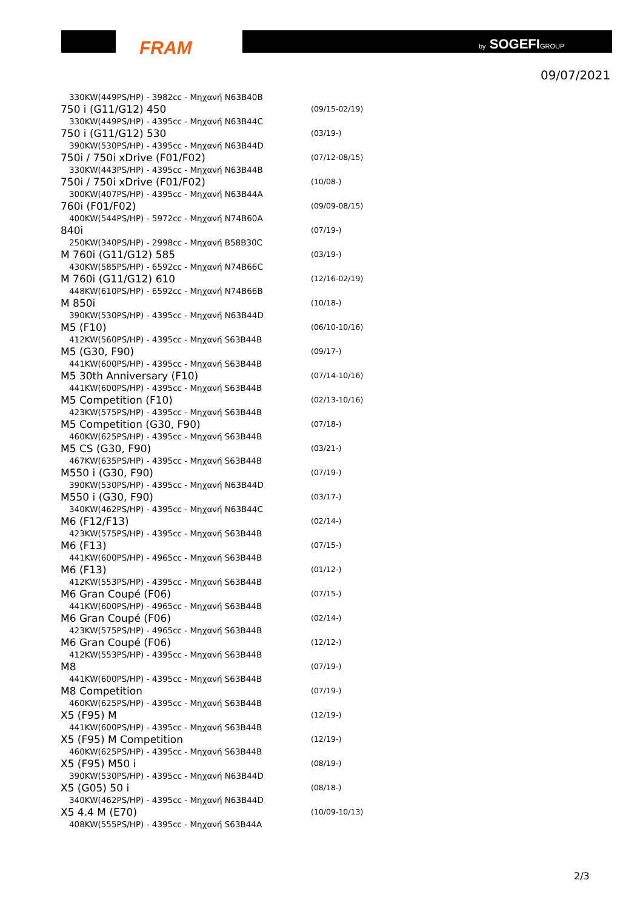FRAM by SOGEFIGROUP
09/07/2021
| 330KW(449PS/HP) - 3982cc - Μηχανή N63B40B | |
| 750 i (G11/G12) 450 | (09/15-02/19) |
| 330KW(449PS/HP) - 4395cc - Μηχανή N63B44C | |
| 750 i (G11/G12) 530 | (03/19-) |
| 390KW(530PS/HP) - 4395cc - Μηχανή N63B44D | |
| 750i / 750i xDrive (F01/F02) | (07/12-08/15) |
| 330KW(443PS/HP) - 4395cc - Μηχανή N63B44B | |
| 750i / 750i xDrive (F01/F02) | (10/08-) |
| 300KW(407PS/HP) - 4395cc - Μηχανή N63B44A | |
| 760i (F01/F02) | (09/09-08/15) |
| 400KW(544PS/HP) - 5972cc - Μηχανή N74B60A | |
| 840i | (07/19-) |
| 250KW(340PS/HP) - 2998cc - Μηχανή B58B30C | |
| M 760i (G11/G12) 585 | (03/19-) |
| 430KW(585PS/HP) - 6592cc - Μηχανή N74B66C | |
| M 760i (G11/G12) 610 | (12/16-02/19) |
| 448KW(610PS/HP) - 6592cc - Μηχανή N74B66B | |
| M 850i | (10/18-) |
| 390KW(530PS/HP) - 4395cc - Μηχανή N63B44D | |
| M5 (F10) | (06/10-10/16) |
| 412KW(560PS/HP) - 4395cc - Μηχανή S63B44B | |
| M5 (G30, F90) | (09/17-) |
| 441KW(600PS/HP) - 4395cc - Μηχανή S63B44B | |
| M5 30th Anniversary (F10) | (07/14-10/16) |
| 441KW(600PS/HP) - 4395cc - Μηχανή S63B44B | |
| M5 Competition (F10) | (02/13-10/16) |
| 423KW(575PS/HP) - 4395cc - Μηχανή S63B44B | |
| M5 Competition (G30, F90) | (07/18-) |
| 460KW(625PS/HP) - 4395cc - Μηχανή S63B44B | |
| M5 CS (G30, F90) | (03/21-) |
| 467KW(635PS/HP) - 4395cc - Μηχανή S63B44B | |
| M550 i (G30, F90) | (07/19-) |
| 390KW(530PS/HP) - 4395cc - Μηχανή N63B44D | |
| M550 i (G30, F90) | (03/17-) |
| 340KW(462PS/HP) - 4395cc - Μηχανή N63B44C | |
| M6 (F12/F13) | (02/14-) |
| 423KW(575PS/HP) - 4395cc - Μηχανή S63B44B | |
| M6 (F13) | (07/15-) |
| 441KW(600PS/HP) - 4965cc - Μηχανή S63B44B | |
| M6 (F13) | (01/12-) |
| 412KW(553PS/HP) - 4395cc - Μηχανή S63B44B | |
| M6 Gran Coupé (F06) | (07/15-) |
| 441KW(600PS/HP) - 4965cc - Μηχανή S63B44B | |
| M6 Gran Coupé (F06) | (02/14-) |
| 423KW(575PS/HP) - 4965cc - Μηχανή S63B44B | |
| M6 Gran Coupé (F06) | (12/12-) |
| 412KW(553PS/HP) - 4395cc - Μηχανή S63B44B | |
| M8 | (07/19-) |
| 441KW(600PS/HP) - 4395cc - Μηχανή S63B44B | |
| M8 Competition | (07/19-) |
| 460KW(625PS/HP) - 4395cc - Μηχανή S63B44B | |
| X5 (F95) M | (12/19-) |
| 441KW(600PS/HP) - 4395cc - Μηχανή S63B44B | |
| X5 (F95) M Competition | (12/19-) |
| 460KW(625PS/HP) - 4395cc - Μηχανή S63B44B | |
| X5 (F95) M50 i | (08/19-) |
| 390KW(530PS/HP) - 4395cc - Μηχανή N63B44D | |
| X5 (G05) 50 i | (08/18-) |
| 340KW(462PS/HP) - 4395cc - Μηχανή N63B44D | |
| X5 4.4 M (E70) | (10/09-10/13) |
| 408KW(555PS/HP) - 4395cc - Μηχανή S63B44A | |
2/3